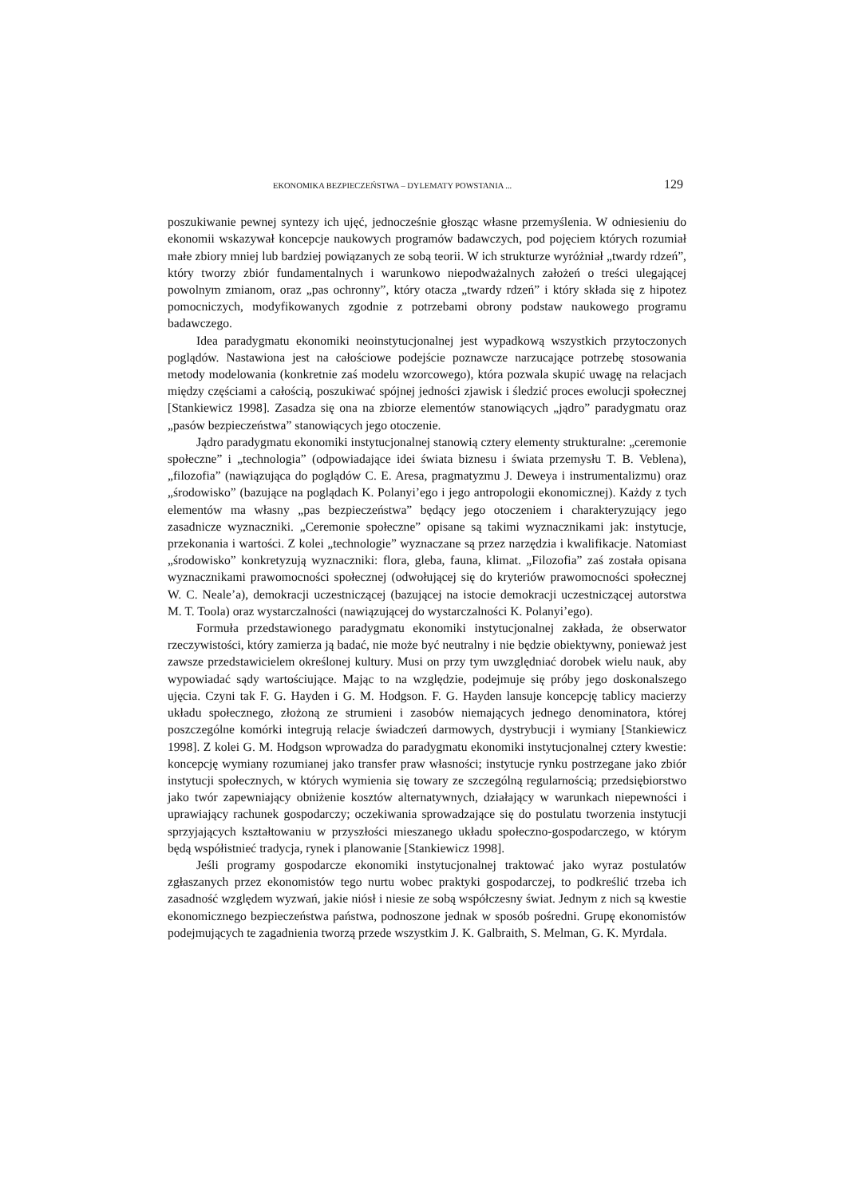EKONOMIKA BEZPIECZEŃSTWA – DYLEMATY POWSTANIA ... 129
poszukiwanie pewnej syntezy ich ujęć, jednocześnie głosząc własne przemyślenia. W odniesieniu do ekonomii wskazywał koncepcje naukowych programów badawczych, pod pojęciem których rozumiał małe zbiory mniej lub bardziej powiązanych ze sobą teorii. W ich strukturze wyróżniał „twardy rdzeń”, który tworzy zbiór fundamentalnych i warunkowo niepodważalnych założeń o treści ulegającej powolnym zmianom, oraz „pas ochronny”, który otacza „twardy rdzeń” i który składa się z hipotez pomocniczych, modyfikowanych zgodnie z potrzebami obrony podstaw naukowego programu badawczego.
Idea paradygmatu ekonomiki neoinstytucjonalnej jest wypadkową wszystkich przytoczonych poglądów. Nastawiona jest na całościowe podejście poznawcze narzucające potrzebę stosowania metody modelowania (konkretnie zaś modelu wzorcowego), która pozwala skupić uwagę na relacjach między częściami a całością, poszukiwać spójnej jedności zjawisk i śledzić proces ewolucji społecznej [Stankiewicz 1998]. Zasadza się ona na zbiorze elementów stanowiących „jądro” paradygmatu oraz „pasów bezpieczeństwa” stanowiących jego otoczenie.
Jądro paradygmatu ekonomiki instytucjonalnej stanowią cztery elementy strukturalne: „ceremonie społeczne” i „technologia” (odpowiadające idei świata biznesu i świata przemysłu T. B. Veblena), „filozofia” (nawiązująca do poglądów C. E. Aresa, pragmatyzmu J. Deweya i instrumentalizmu) oraz „środowisko” (bazujące na poglądach K. Polanyi’ego i jego antropologii ekonomicznej). Każdy z tych elementów ma własny „pas bezpieczeństwa” będący jego otoczeniem i charakteryzujący jego zasadnicze wyznaczniki. „Ceremonie społeczne” opisane są takimi wyznacznikami jak: instytucje, przekonania i wartości. Z kolei „technologie” wyznaczane są przez narzędzia i kwalifikacje. Natomiast „środowisko” konkretyzują wyznaczniki: flora, gleba, fauna, klimat. „Filozofia” zaś została opisana wyznacznikami prawomocności społecznej (odwołującej się do kryteriów prawomocności społecznej W. C. Neale’a), demokracji uczestniczącej (bazującej na istocie demokracji uczestniczącej autorstwa M. T. Toola) oraz wystarczalności (nawiązującej do wystarczalności K. Polanyi’ego).
Formuła przedstawionego paradygmatu ekonomiki instytucjonalnej zakłada, że obserwator rzeczywistości, który zamierza ją badać, nie może być neutralny i nie będzie obiektywny, ponieważ jest zawsze przedstawicielem określonej kultury. Musi on przy tym uwzględniać dorobek wielu nauk, aby wypowiadać sądy wartościujące. Mając to na względzie, podejmuje się próby jego doskonalszego ujęcia. Czyni tak F. G. Hayden i G. M. Hodgson. F. G. Hayden lansuje koncepcję tablicy macierzy układu społecznego, złożoną ze strumieni i zasobów niemających jednego denominatora, której poszczególne komórki integrują relacje świadczeń darmowych, dystrybucji i wymiany [Stankiewicz 1998]. Z kolei G. M. Hodgson wprowadza do paradygmatu ekonomiki instytucjonalnej cztery kwestie: koncepcję wymiany rozumianej jako transfer praw własności; instytucje rynku postrzegane jako zbiór instytucji społecznych, w których wymienia się towary ze szczególną regularnością; przedsiębiorstwo jako twór zapewniający obniżenie kosztów alternatywnych, działający w warunkach niepewności i uprawiający rachunek gospodarczy; oczekiwania sprowadzające się do postulatu tworzenia instytucji sprzyjających kształtowaniu w przyszłości mieszanego układu społeczno-gospodarczego, w którym będą współistnieć tradycja, rynek i planowanie [Stankiewicz 1998].
Jeśli programy gospodarcze ekonomiki instytucjonalnej traktować jako wyraz postulatów zgłaszanych przez ekonomistów tego nurtu wobec praktyki gospodarczej, to podkreślić trzeba ich zasadność względem wyzwań, jakie niósł i niesie ze sobą współczesny świat. Jednym z nich są kwestie ekonomicznego bezpieczeństwa państwa, podnoszone jednak w sposób pośredni. Grupę ekonomistów podejmujących te zagadnienia tworzą przede wszystkim J. K. Galbraith, S. Melman, G. K. Myrdala.